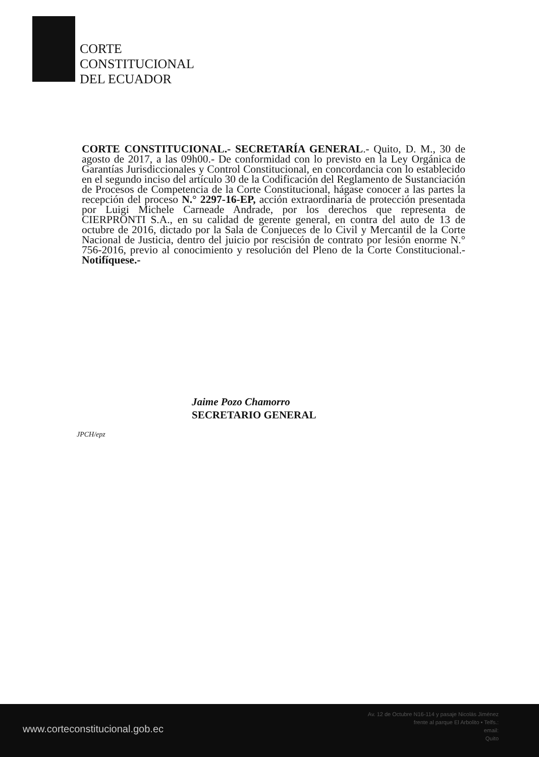CORTE
CONSTITUCIONAL
DEL ECUADOR
CORTE CONSTITUCIONAL.- SECRETARÍA GENERAL.- Quito, D. M., 30 de agosto de 2017, a las 09h00.- De conformidad con lo previsto en la Ley Orgánica de Garantías Jurisdiccionales y Control Constitucional, en concordancia con lo establecido en el segundo inciso del artículo 30 de la Codificación del Reglamento de Sustanciación de Procesos de Competencia de la Corte Constitucional, hágase conocer a las partes la recepción del proceso N.° 2297-16-EP, acción extraordinaria de protección presentada por Luigi Michele Carneade Andrade, por los derechos que representa de CIERPRONTI S.A., en su calidad de gerente general, en contra del auto de 13 de octubre de 2016, dictado por la Sala de Conjueces de lo Civil y Mercantil de la Corte Nacional de Justicia, dentro del juicio por rescisión de contrato por lesión enorme N.° 756-2016, previo al conocimiento y resolución del Pleno de la Corte Constitucional.- Notifíquese.-
Jaime Pozo Chamorro
SECRETARIO GENERAL
JPCH/epz
www.corteconstitucional.gob.ec
Av. 12 de Octubre N16-114 y pasaje Nicolás Jiménez
frente al parque El Arbolito • Telfs.:
email:
Quito